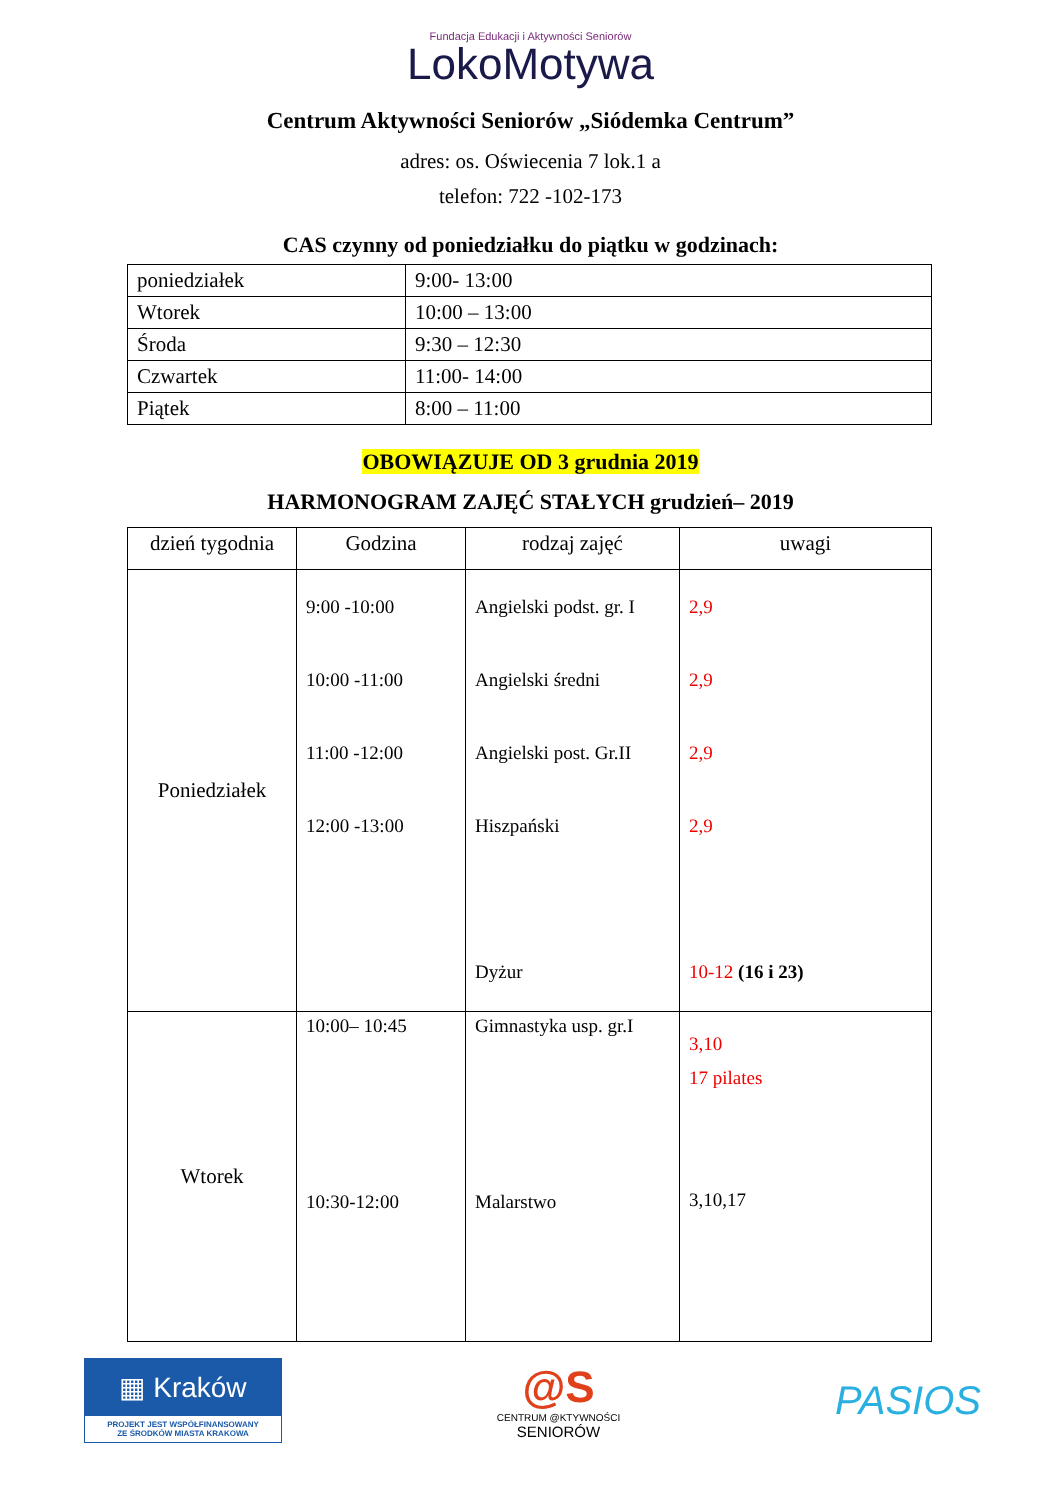Fundacja Edukacji i Aktywności Seniorów
LokoMotywa
Centrum Aktywności Seniorów „Siódemka Centrum”
adres: os. Oświecenia 7 lok.1 a
telefon: 722 -102-173
CAS czynny od poniedziałku do piątku w godzinach:
| poniedziałek | 9:00- 13:00 |
| Wtorek | 10:00 – 13:00 |
| Środa | 9:30 – 12:30 |
| Czwartek | 11:00- 14:00 |
| Piątek | 8:00 – 11:00 |
OBOWIĄZUJE OD 3 grudnia 2019
HARMONOGRAM ZAJĘĆ STAŁYCH grudzień– 2019
| dzień tygodnia | Godzina | rodzaj zajęć | uwagi |
| --- | --- | --- | --- |
| Poniedziałek | 9:00 -10:00 10:00 -11:00 11:00 -12:00 12:00 -13:00 | Angielski podst. gr. I Angielski średni Angielski post. Gr.II Hiszpański Dyżur | 2,9 2,9 2,9 2,9 10-12 (16 i 23) |
| Wtorek | 10:00– 10:45 10:30-12:00 | Gimnastyka usp. gr.I Malarstwo | 3,10 17 pilates 3,10,17 |
▦ Kraków
PROJEKT JEST WSPÓŁFINANSOWANY
ZE ŚRODKÓW MIASTA KRAKOWA
@S
CENTRUM @KTYWNOŚCI
SENIORÓW
PASIOS